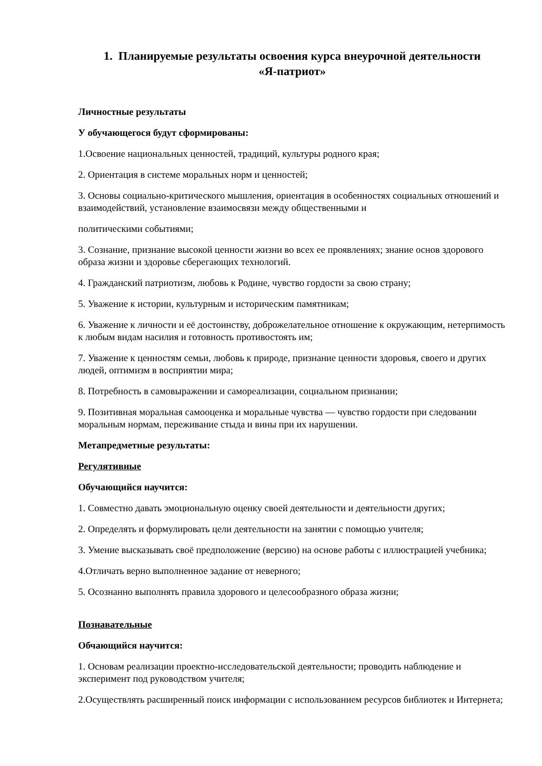1. Планируемые результаты освоения курса внеурочной деятельности
«Я-патриот»
Личностные результаты
У обучающегося будут сформированы:
1.Освоение национальных ценностей, традиций, культуры родного края;
2. Ориентация в системе моральных норм и ценностей;
3. Основы социально-критического мышления, ориентация в особенностях социальных отношений и взаимодействий, установление взаимосвязи между общественными и
политическими событиями;
3. Сознание, признание высокой ценности жизни во всех ее проявлениях; знание основ здорового образа жизни и здоровье сберегающих технологий.
4. Гражданский патриотизм, любовь к Родине, чувство гордости за свою страну;
5. Уважение к истории, культурным и историческим памятникам;
6. Уважение к личности и её достоинству, доброжелательное отношение к окружающим, нетерпимость к любым видам насилия и готовность противостоять им;
7. Уважение к ценностям семьи, любовь к природе, признание ценности здоровья, своего и других людей, оптимизм в восприятии мира;
8. Потребность в самовыражении и самореализации, социальном признании;
9. Позитивная моральная самооценка и моральные чувства — чувство гордости при следовании моральным нормам, переживание стыда и вины при их нарушении.
Метапредметные результаты:
Регулятивные
Обучающийся научится:
1. Совместно давать эмоциональную оценку своей деятельности и деятельности других;
2. Определять и формулировать цели деятельности на занятии с помощью учителя;
3. Умение высказывать своё предположение (версию) на основе работы с иллюстрацией учебника;
4.Отличать верно выполненное задание от неверного;
5. Осознанно выполнять правила здорового и целесообразного образа жизни;
Познавательные
Обчающийся научится:
1. Основам реализации проектно-исследовательской деятельности; проводить наблюдение и эксперимент под руководством учителя;
2.Осуществлять расширенный поиск информации с использованием ресурсов библиотек и Интернета;